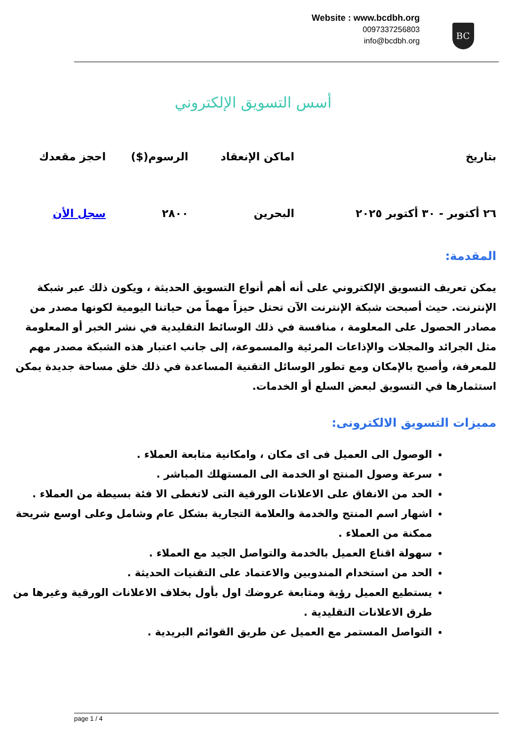Website : www.bcdbh.org
0097337256803
info@bcdbh.org
BC
أسس التسويق الإلكتروني
| بتاريخ | اماكن الإنعقاد | الرسوم($) | احجز مقعدك |
| --- | --- | --- | --- |
| ٢٦ أكتوبر - ٣٠ أكتوبر ٢٠٢٥ | البحرين | ٢٨٠٠ | سجل الأن |
المقدمة:
يمكن تعريف التسويق الإلكتروني على أنه أهم أنواع التسويق الحديثة ، ويكون ذلك عبر شبكة الإنترنت. حيث أصبحت شبكة الإنترنت الآن تحتل حيزاً مهماً من حياتنا اليومية لكونها مصدر من مصادر الحصول على المعلومة ، منافسة في ذلك الوسائط التقليدية في نشر الخبر أو المعلومة مثل الجرائد والمجلات والإذاعات المرئية والمسموعة، إلى جانب اعتبار هذه الشبكة مصدر مهم للمعرفة، وأصبح بالإمكان ومع تطور الوسائل التقنية المساعدة في ذلك خلق مساحة جديدة يمكن استثمارها في التسويق لبعض السلع أو الخدمات.
مميزات التسويق الالكترونى:
الوصول الى العميل فى اى مكان ، وامكانية متابعة العملاء .
سرعة وصول المنتج او الخدمة الى المستهلك المباشر .
الحد من الانفاق على الاعلانات الورقية التى لاتغطى الا فئة بسيطة من العملاء .
اشهار اسم المنتج والخدمة والعلامة التجارية بشكل عام وشامل وعلى اوسع شريحة ممكنة من العملاء .
سهولة اقناع العميل بالخدمة والتواصل الجيد مع العملاء .
الحد من استخدام المندوبين والاعتماد على التقنيات الحديثة .
يستطيع العميل رؤية ومتابعة عروضك اول بأول بخلاف الاعلانات الورقية وغيرها من طرق الاعلانات التقليدية .
التواصل المستمر مع العميل عن طريق القوائم البريدية .
page 1 / 4